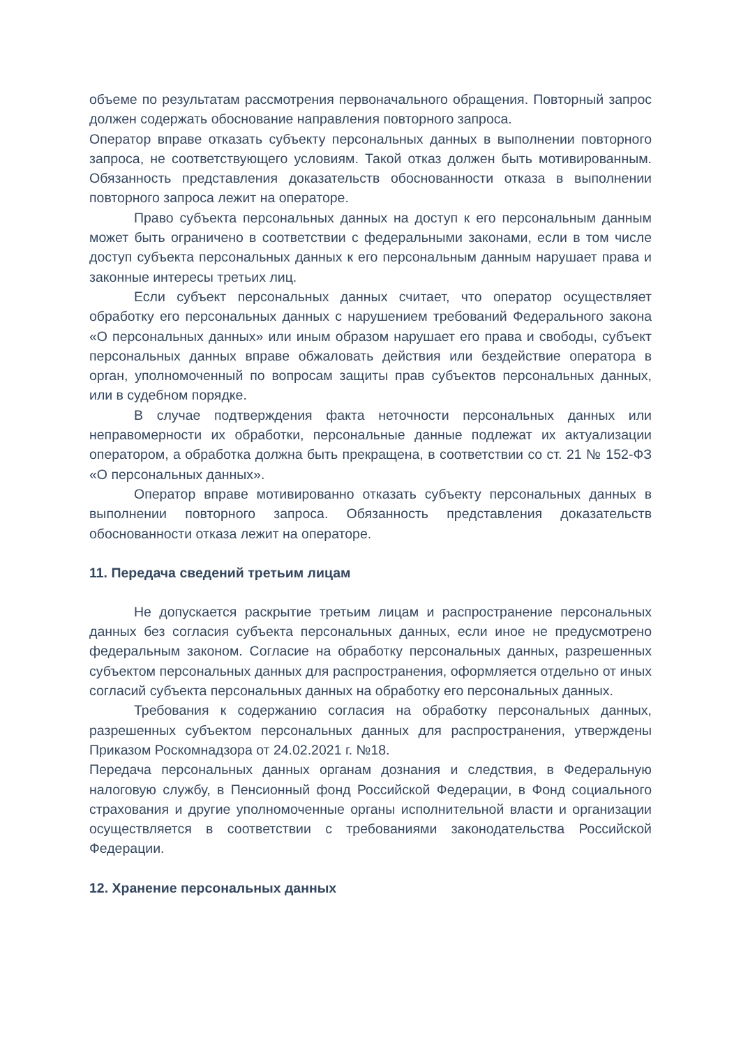объеме по результатам рассмотрения первоначального обращения. Повторный запрос должен содержать обоснование направления повторного запроса.
Оператор вправе отказать субъекту персональных данных в выполнении повторного запроса, не соответствующего условиям. Такой отказ должен быть мотивированным. Обязанность представления доказательств обоснованности отказа в выполнении повторного запроса лежит на операторе.
Право субъекта персональных данных на доступ к его персональным данным может быть ограничено в соответствии с федеральными законами, если в том числе доступ субъекта персональных данных к его персональным данным нарушает права и законные интересы третьих лиц.
Если субъект персональных данных считает, что оператор осуществляет обработку его персональных данных с нарушением требований Федерального закона «О персональных данных» или иным образом нарушает его права и свободы, субъект персональных данных вправе обжаловать действия или бездействие оператора в орган, уполномоченный по вопросам защиты прав субъектов персональных данных, или в судебном порядке.
В случае подтверждения факта неточности персональных данных или неправомерности их обработки, персональные данные подлежат их актуализации оператором, а обработка должна быть прекращена, в соответствии со ст. 21 № 152-ФЗ «О персональных данных».
Оператор вправе мотивированно отказать субъекту персональных данных в выполнении повторного запроса. Обязанность представления доказательств обоснованности отказа лежит на операторе.
11. Передача сведений третьим лицам
Не допускается раскрытие третьим лицам и распространение персональных данных без согласия субъекта персональных данных, если иное не предусмотрено федеральным законом. Согласие на обработку персональных данных, разрешенных субъектом персональных данных для распространения, оформляется отдельно от иных согласий субъекта персональных данных на обработку его персональных данных.
Требования к содержанию согласия на обработку персональных данных, разрешенных субъектом персональных данных для распространения, утверждены Приказом Роскомнадзора от 24.02.2021 г. №18.
Передача персональных данных органам дознания и следствия, в Федеральную налоговую службу, в Пенсионный фонд Российской Федерации, в Фонд социального страхования и другие уполномоченные органы исполнительной власти и организации осуществляется в соответствии с требованиями законодательства Российской Федерации.
12. Хранение персональных данных